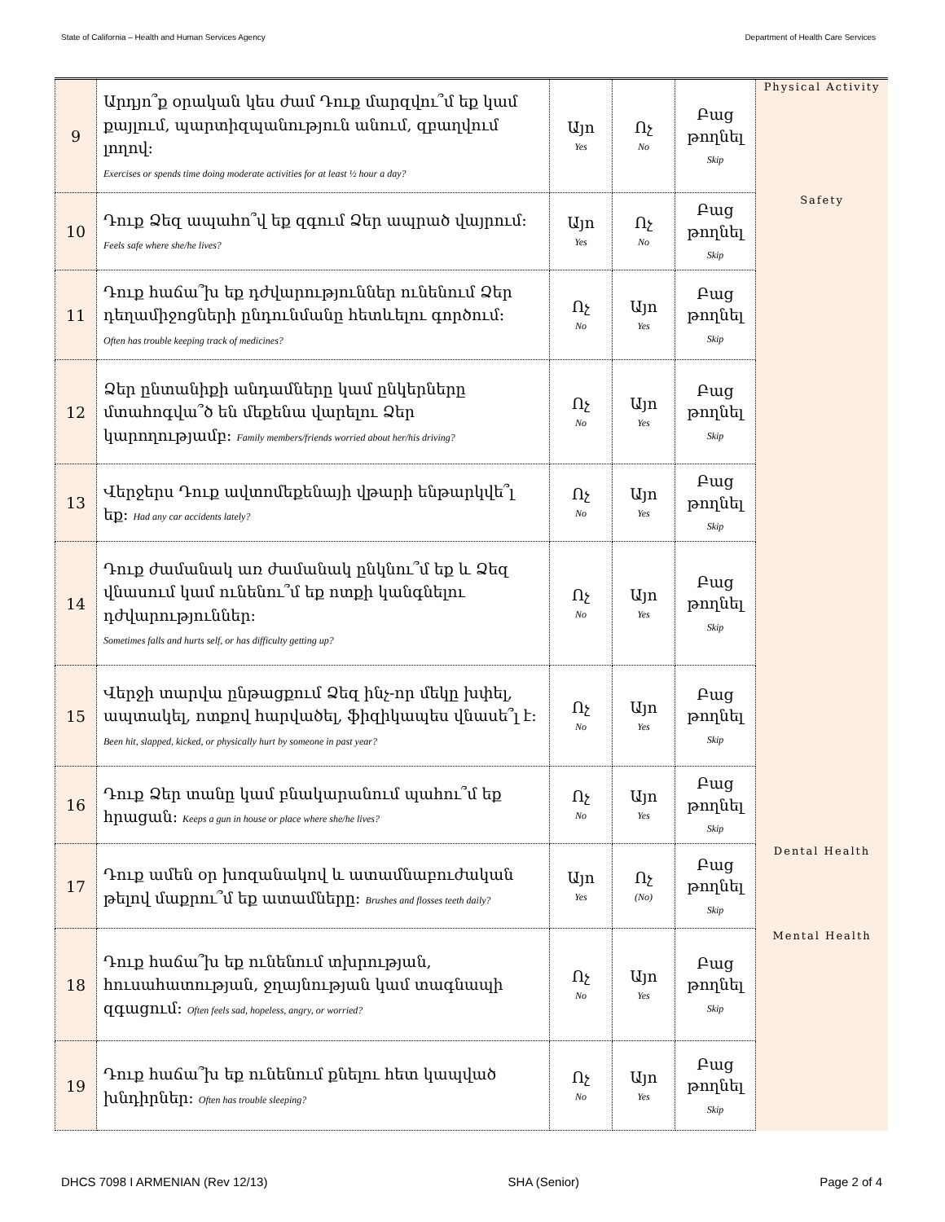State of California – Health and Human Services Agency Department of Health Care Services
| 9 | Արդյո՞ք օրական կես ժամ Դուք մարզվու՞մ եք կամ քայլում, պարտիզպանություն անում, զբաղվում լողով: Exercises or spends time doing moderate activities for at least ½ hour a day? | Այո Yes | Ոչ No | Բաց թողնել Skip | Physical Activity |
| 10 | Դուք Ձեզ ապահո՞վ եք զգում Ձեր ապրած վայրում: Feels safe where she/he lives? | Այո Yes | Ոչ No | Բաց թողնել Skip | Safety |
| 11 | Դուք հաճա՞խ եք դժվարություններ ունենում Ձեր դեղամիջոցների ընդունմանը հետևելու գործում: Often has trouble keeping track of medicines? | Ոչ No | Այո Yes | Բաց թողնել Skip | |
| 12 | Ձեր ընտանիքի անդամները կամ ընկերները մտահոգվա՞ծ են մեքենա վարելու Ձեր կարողությամբ: Family members/friends worried about her/his driving? | Ոչ No | Այո Yes | Բաց թողնել Skip | |
| 13 | Վերջերս Դուք ավտոմեքենայի վթարի ենթարկվե՞լ եք: Had any car accidents lately? | Ոչ No | Այո Yes | Բաց թողնել Skip | |
| 14 | Դուք ժամանակ առ ժամանակ ընկնու՞մ եք և Ձեզ վնասում կամ ունենու՞մ եք ոտքի կանգնելու դժվարություններ: Sometimes falls and hurts self, or has difficulty getting up? | Ոչ No | Այո Yes | Բաց թողնել Skip | |
| 15 | Վերջի տարվա ընթացքում Ձեզ ինչ-որ մեկը խփել, ապտակել, ոտքով հարվածել, ֆիզիկապես վնասե՞լ է: Been hit, slapped, kicked, or physically hurt by someone in past year? | Ոչ No | Այո Yes | Բաց թողնել Skip | |
| 16 | Դուք Ձեր տանը կամ բնակարանում պահու՞մ եք հրացան: Keeps a gun in house or place where she/he lives? | Ոչ No | Այո Yes | Բաց թողնել Skip | |
| 17 | Դուք ամեն օր խոզանակով և ատամնաբուժական թելով մաքրու՞մ եք ատամները: Brushes and flosses teeth daily? | Այո Yes | Ոչ (No) | Բաց թողնել Skip | Dental Health |
| 18 | Դուք հաճա՞խ եք ունենում տխրության, հուսահատության, ջղայնության կամ տագնապի զգացում: Often feels sad, hopeless, angry, or worried? | Ոչ No | Այո Yes | Բաց թողնել Skip | Mental Health |
| 19 | Դուք հաճա՞խ եք ունենում քնելու հետ կապված խնդիրներ: Often has trouble sleeping? | Ոչ No | Այո Yes | Բաց թողնել Skip | |
DHCS 7098 I ARMENIAN (Rev 12/13) SHA (Senior) Page 2 of 4